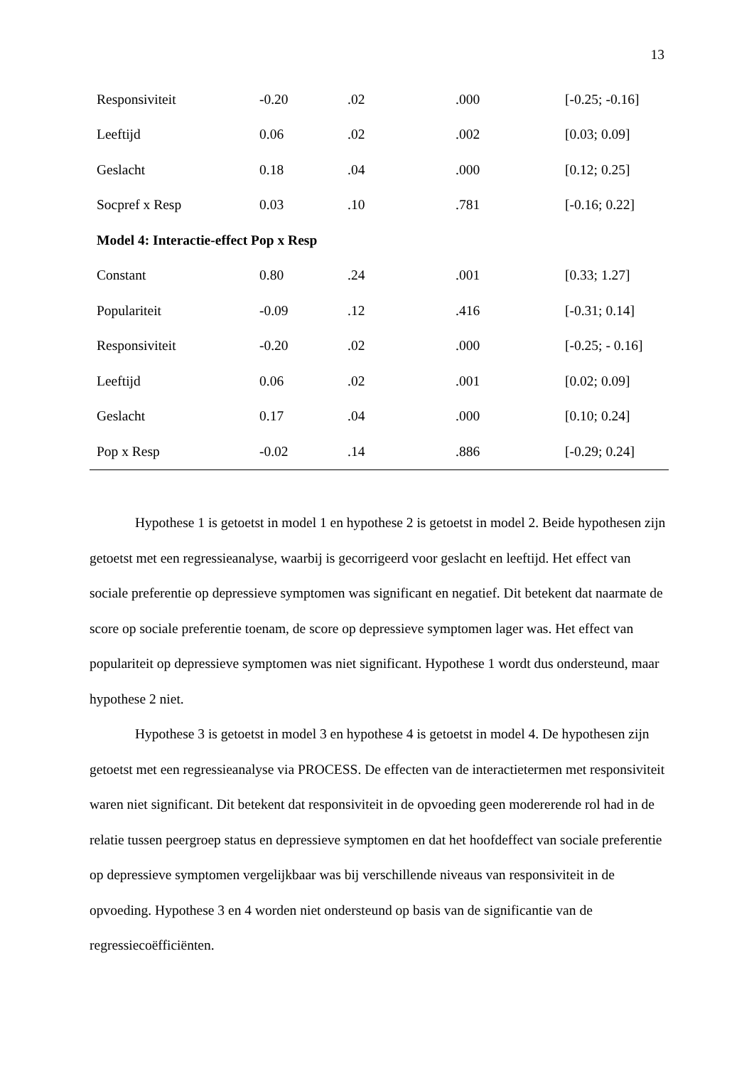13
| Responsiviteit | -0.20 | .02 | .000 | [-0.25; -0.16] |
| Leeftijd | 0.06 | .02 | .002 | [0.03; 0.09] |
| Geslacht | 0.18 | .04 | .000 | [0.12; 0.25] |
| Socpref x Resp | 0.03 | .10 | .781 | [-0.16; 0.22] |
| Model 4: Interactie-effect Pop x Resp | | | | |
| Constant | 0.80 | .24 | .001 | [0.33; 1.27] |
| Populariteit | -0.09 | .12 | .416 | [-0.31; 0.14] |
| Responsiviteit | -0.20 | .02 | .000 | [-0.25; - 0.16] |
| Leeftijd | 0.06 | .02 | .001 | [0.02; 0.09] |
| Geslacht | 0.17 | .04 | .000 | [0.10; 0.24] |
| Pop x Resp | -0.02 | .14 | .886 | [-0.29; 0.24] |
Hypothese 1 is getoetst in model 1 en hypothese 2 is getoetst in model 2. Beide hypothesen zijn getoetst met een regressieanalyse, waarbij is gecorrigeerd voor geslacht en leeftijd. Het effect van sociale preferentie op depressieve symptomen was significant en negatief. Dit betekent dat naarmate de score op sociale preferentie toenam, de score op depressieve symptomen lager was. Het effect van populariteit op depressieve symptomen was niet significant. Hypothese 1 wordt dus ondersteund, maar hypothese 2 niet.
Hypothese 3 is getoetst in model 3 en hypothese 4 is getoetst in model 4. De hypothesen zijn getoetst met een regressieanalyse via PROCESS. De effecten van de interactietermen met responsiviteit waren niet significant. Dit betekent dat responsiviteit in de opvoeding geen modererende rol had in de relatie tussen peergroep status en depressieve symptomen en dat het hoofdeffect van sociale preferentie op depressieve symptomen vergelijkbaar was bij verschillende niveaus van responsiviteit in de opvoeding. Hypothese 3 en 4 worden niet ondersteund op basis van de significantie van de regressiecoëfficiënten.